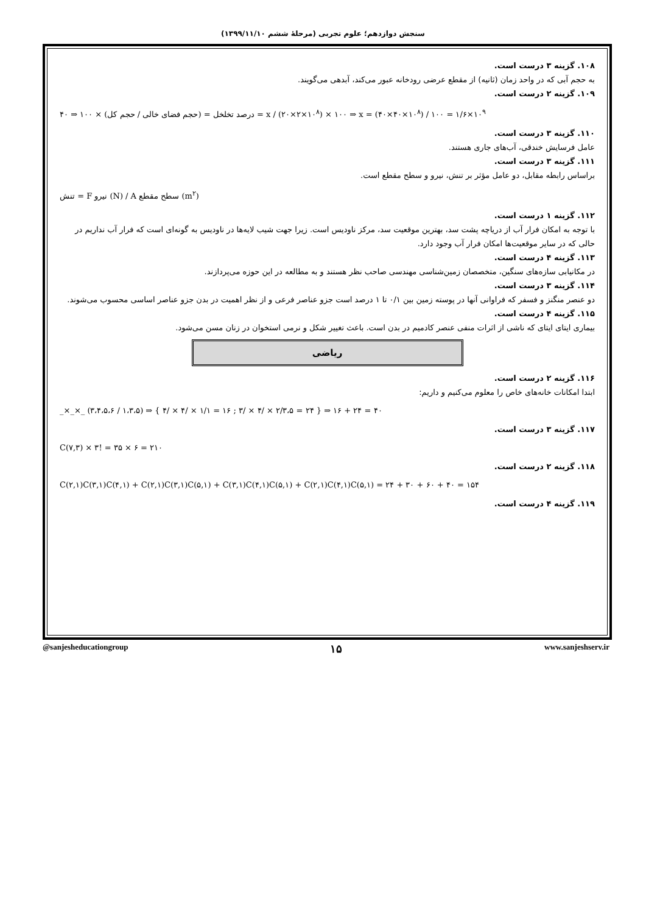سنجش دوازدهم؛ علوم تجربی (مرحلهٔ ششم ۱۳۹۹/۱۱/۱۰)
۱۰۸. گزینه ۳ درست است.
به حجم آبی که در واحد زمان (ثانیه) از مقطع عرضی رودخانه عبور می‌کند، آبدهی می‌گویند.
۱۰۹. گزینه ۲ درست است.
درصد تخلخل = (حجم فضای خالی / حجم کل) × ۱۰۰ ⇒ ۴۰ = x / (۲۰×۲×۱۰<sup>۸</sup>) × ۱۰۰ ⇒ x = (۴۰×۴۰×۱۰<sup>۸</sup>) / ۱۰۰ = ۱/۶×۱۰<sup>۹</sup>
۱۱۰. گزینه ۳ درست است.
عامل فرسایش خندقی، آب‌های جاری هستند.
۱۱۱. گزینه ۳ درست است.
براساس رابطه مقابل، دو عامل مؤثر بر تنش، نیرو و سطح مقطع است.
تنش = F نیرو (N) / A سطح مقطع (m<sup>۲</sup>)
۱۱۲. گزینه ۱ درست است.
با توجه به امکان فرار آب از دریاچه پشت سد، بهترین موقعیت سد، مرکز ناودیس است. زیرا جهت شیب لایه‌ها در ناودیس به گونه‌ای است که فرار آب نداریم در حالی که در سایر موقعیت‌ها امکان فرار آب وجود دارد.
۱۱۳. گزینه ۴ درست است.
در مکانیابی سازه‌های سنگین، متخصصان زمین‌شناسی مهندسی صاحب نظر هستند و به مطالعه در این حوزه می‌پردازند.
۱۱۴. گزینه ۳ درست است.
دو عنصر منگنز و فسفر که فراوانی آنها در پوسته زمین بین ۰/۱ تا ۱ درصد است جزو عناصر فرعی و از نظر اهمیت در بدن جزو عناصر اساسی محسوب می‌شوند.
۱۱۵. گزینه ۴ درست است.
بیماری ایتای ایتای که ناشی از اثرات منفی عنصر کادمیم در بدن است. باعث تغییر شکل و نرمی استخوان در زنان مسن می‌شود.
ریاضی
۱۱۶. گزینه ۲ درست است.
ابتدا امکانات خانه‌های خاص را معلوم می‌کنیم و داریم:
_×_×_ (۳،۴،۵،۶ / ۱،۳،۵) ⇒ { ۴/ × ۴/ × ۱/۱ = ۱۶ ; ۳/ × ۴/ × ۲/۳،۵ = ۲۴ } ⇒ ۱۶ + ۲۴ = ۴۰
۱۱۷. گزینه ۳ درست است.
C(۷,۳) × ۳! = ۳۵ × ۶ = ۲۱۰
۱۱۸. گزینه ۲ درست است.
C(۲,۱)C(۳,۱)C(۴,۱) + C(۲,۱)C(۳,۱)C(۵,۱) + C(۳,۱)C(۴,۱)C(۵,۱) + C(۲,۱)C(۴,۱)C(۵,۱) = ۲۴ + ۳۰ + ۶۰ + ۴۰ = ۱۵۴
۱۱۹. گزینه ۴ درست است.
@sanjesheducationgroup ۱۵ www.sanjeshserv.ir